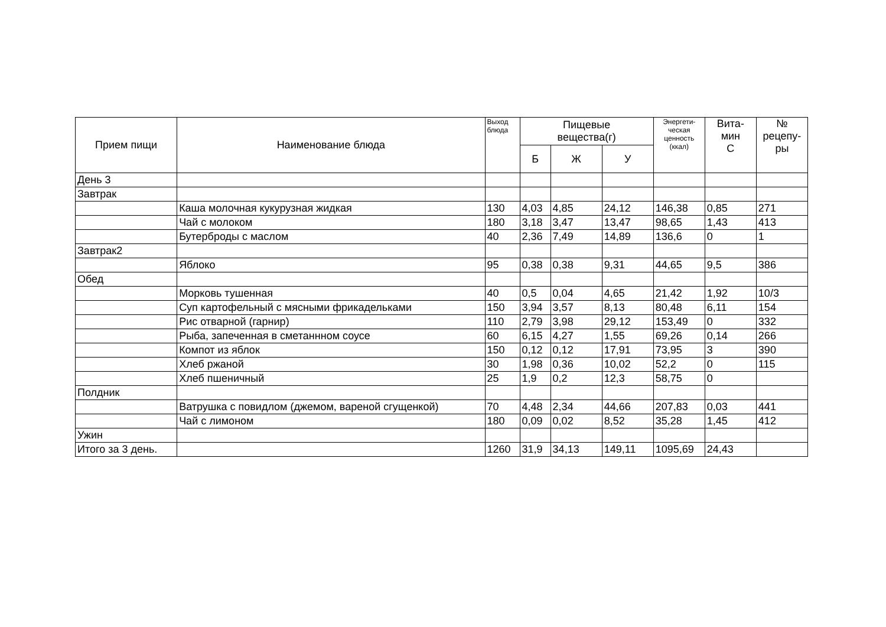| Прием пищи | Наименование блюда | Выход блюда | Пищевые вещества(г) | | | Энергети- ческая ценность (ккал) | Вита- мин С | № рецепу- ры |
| --- | --- | --- | --- | --- | --- | --- | --- | --- |
| | | | Б | Ж | У | | | |
| День 3 | | | | | | | | |
| Завтрак | | | | | | | | |
| | Каша молочная кукурузная жидкая | 130 | 4,03 | 4,85 | 24,12 | 146,38 | 0,85 | 271 |
| | Чай с молоком | 180 | 3,18 | 3,47 | 13,47 | 98,65 | 1,43 | 413 |
| | Бутерброды с маслом | 40 | 2,36 | 7,49 | 14,89 | 136,6 | 0 | 1 |
| Завтрак2 | | | | | | | | |
| | Яблоко | 95 | 0,38 | 0,38 | 9,31 | 44,65 | 9,5 | 386 |
| Обед | | | | | | | | |
| | Морковь тушенная | 40 | 0,5 | 0,04 | 4,65 | 21,42 | 1,92 | 10/3 |
| | Суп картофельный с мясными фрикадельками | 150 | 3,94 | 3,57 | 8,13 | 80,48 | 6,11 | 154 |
| | Рис отварной (гарнир) | 110 | 2,79 | 3,98 | 29,12 | 153,49 | 0 | 332 |
| | Рыба, запеченная в сметаннном соусе | 60 | 6,15 | 4,27 | 1,55 | 69,26 | 0,14 | 266 |
| | Компот из яблок | 150 | 0,12 | 0,12 | 17,91 | 73,95 | 3 | 390 |
| | Хлеб ржаной | 30 | 1,98 | 0,36 | 10,02 | 52,2 | 0 | 115 |
| | Хлеб пшеничный | 25 | 1,9 | 0,2 | 12,3 | 58,75 | 0 | |
| Полдник | | | | | | | | |
| | Ватрушка с повидлом (джемом, вареной сгущенкой) | 70 | 4,48 | 2,34 | 44,66 | 207,83 | 0,03 | 441 |
| | Чай с лимоном | 180 | 0,09 | 0,02 | 8,52 | 35,28 | 1,45 | 412 |
| Ужин | | | | | | | | |
| Итого за 3 день. | | 1260 | 31,9 | 34,13 | 149,11 | 1095,69 | 24,43 | |